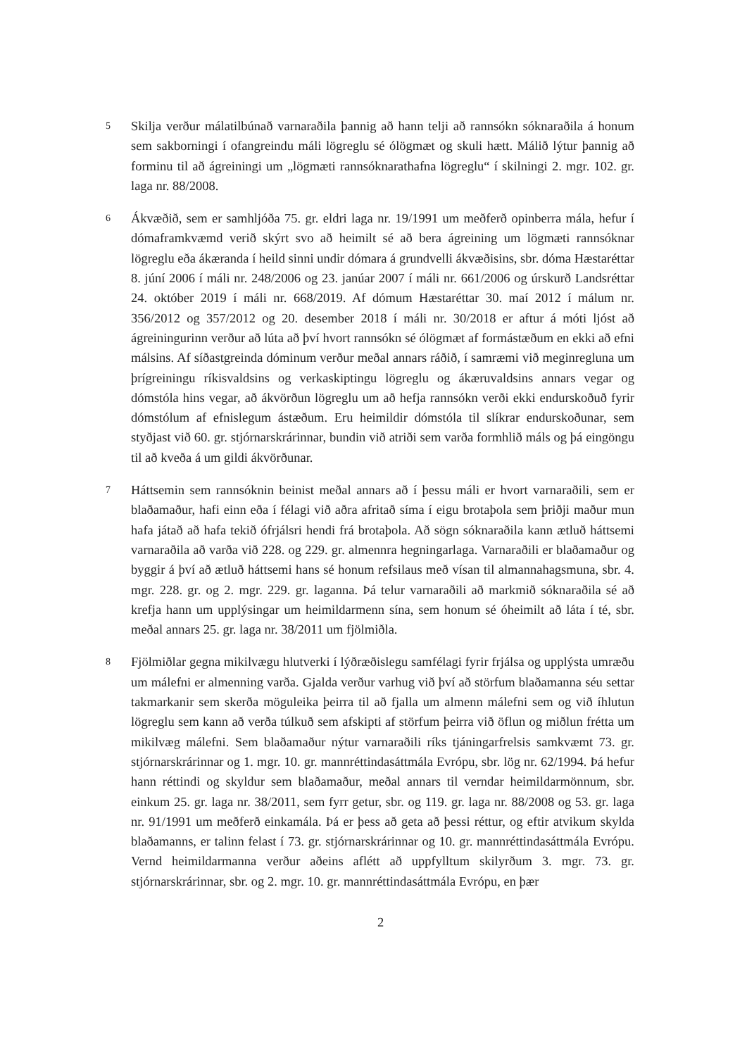5
Skilja verður málatilbúnað varnaraðila þannig að hann telji að rannsókn sóknaraðila á honum sem sakborningi í ofangreindu máli lögreglu sé ólögmæt og skuli hætt. Málið lýtur þannig að forminu til að ágreiningi um „lögmæti rannsóknarathafna lögreglu“ í skilningi 2. mgr. 102. gr. laga nr. 88/2008.
6
Ákvæðið, sem er samhljóða 75. gr. eldri laga nr. 19/1991 um meðferð opinberra mála, hefur í dómaframkvæmd verið skýrt svo að heimilt sé að bera ágreining um lögmæti rannsóknar lögreglu eða ákæranda í heild sinni undir dómara á grundvelli ákvæðisins, sbr. dóma Hæstaréttar 8. júní 2006 í máli nr. 248/2006 og 23. janúar 2007 í máli nr. 661/2006 og úrskurð Landsréttar 24. október 2019 í máli nr. 668/2019. Af dómum Hæstaréttar 30. maí 2012 í málum nr. 356/2012 og 357/2012 og 20. desember 2018 í máli nr. 30/2018 er aftur á móti ljóst að ágreiningurinn verður að lúta að því hvort rannsókn sé ólögmæt af formástæðum en ekki að efni málsins. Af síðastgreinda dóminum verður meðal annars ráðið, í samræmi við meginregluna um þrígreiningu ríkisvaldsins og verkaskiptingu lögreglu og ákæruvaldsins annars vegar og dómstóla hins vegar, að ákvörðun lögreglu um að hefja rannsókn verði ekki endurskoðuð fyrir dómstólum af efnislegum ástæðum. Eru heimildir dómstóla til slíkrar endurskoðunar, sem styðjast við 60. gr. stjórnarskrárinnar, bundin við atriði sem varða formhlið máls og þá eingöngu til að kveða á um gildi ákvörðunar.
7
Háttsemin sem rannsóknin beinist meðal annars að í þessu máli er hvort varnaraðili, sem er blaðamaður, hafi einn eða í félagi við aðra afritað síma í eigu brotaþola sem þriðji maður mun hafa játað að hafa tekið ófrjálsri hendi frá brotaþola. Að sögn sóknaraðila kann ætluð háttsemi varnaraðila að varða við 228. og 229. gr. almennra hegningarlaga. Varnaraðili er blaðamaður og byggir á því að ætluð háttsemi hans sé honum refsilaus með vísan til almannahagsmuna, sbr. 4. mgr. 228. gr. og 2. mgr. 229. gr. laganna. Þá telur varnaraðili að markmið sóknaraðila sé að krefja hann um upplýsingar um heimildarmenn sína, sem honum sé óheimilt að láta í té, sbr. meðal annars 25. gr. laga nr. 38/2011 um fjölmiðla.
8
Fjölmiðlar gegna mikilvægu hlutverki í lýðræðislegu samfélagi fyrir frjálsa og upplýsta umræðu um málefni er almenning varða. Gjalda verður varhug við því að störfum blaðamanna séu settar takmarkanir sem skerða möguleika þeirra til að fjalla um almenn málefni sem og við íhlutun lögreglu sem kann að verða túlkuð sem afskipti af störfum þeirra við öflun og miðlun frétta um mikilvæg málefni. Sem blaðamaður nýtur varnaraðili ríks tjáningarfrelsis samkvæmt 73. gr. stjórnarskrárinnar og 1. mgr. 10. gr. mannréttindasáttmála Evrópu, sbr. lög nr. 62/1994. Þá hefur hann réttindi og skyldur sem blaðamaður, meðal annars til verndar heimildarmönnum, sbr. einkum 25. gr. laga nr. 38/2011, sem fyrr getur, sbr. og 119. gr. laga nr. 88/2008 og 53. gr. laga nr. 91/1991 um meðferð einkamála. Þá er þess að geta að þessi réttur, og eftir atvikum skylda blaðamanns, er talinn felast í 73. gr. stjórnarskrárinnar og 10. gr. mannréttindasáttmála Evrópu. Vernd heimildarmanna verður aðeins aflétt að uppfylltum skilyrðum 3. mgr. 73. gr. stjórnarskrárinnar, sbr. og 2. mgr. 10. gr. mannréttindasáttmála Evrópu, en þær
2